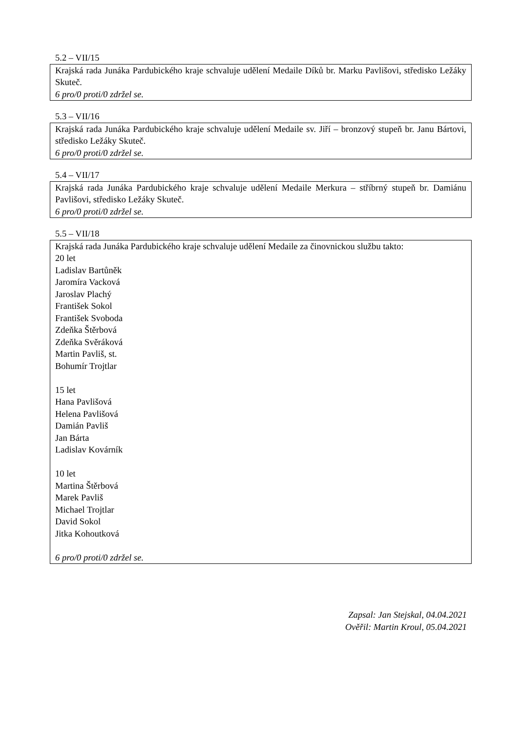5.2 – VII/15
Krajská rada Junáka Pardubického kraje schvaluje udělení Medaile Díků br. Marku Pavlišovi, středisko Ležáky Skuteč.
6 pro/0 proti/0 zdržel se.
5.3 – VII/16
Krajská rada Junáka Pardubického kraje schvaluje udělení Medaile sv. Jiří – bronzový stupeň br. Janu Bártovi, středisko Ležáky Skuteč.
6 pro/0 proti/0 zdržel se.
5.4 – VII/17
Krajská rada Junáka Pardubického kraje schvaluje udělení Medaile Merkura – stříbrný stupeň br. Damiánu Pavlišovi, středisko Ležáky Skuteč.
6 pro/0 proti/0 zdržel se.
5.5 – VII/18
Krajská rada Junáka Pardubického kraje schvaluje udělení Medaile za činovnickou službu takto:
20 let
Ladislav Bartůněk
Jaromíra Vacková
Jaroslav Plachý
František Sokol
František Svoboda
Zdeňka Štěrbová
Zdeňka Svěráková
Martin Pavliš, st.
Bohumír Trojtlar
15 let
Hana Pavlišová
Helena Pavlišová
Damián Pavliš
Jan Bárta
Ladislav Kovárník
10 let
Martina Štěrbová
Marek Pavliš
Michael Trojtlar
David Sokol
Jitka Kohoutková
6 pro/0 proti/0 zdržel se.
Zapsal: Jan Stejskal, 04.04.2021
Ověřil: Martin Kroul, 05.04.2021